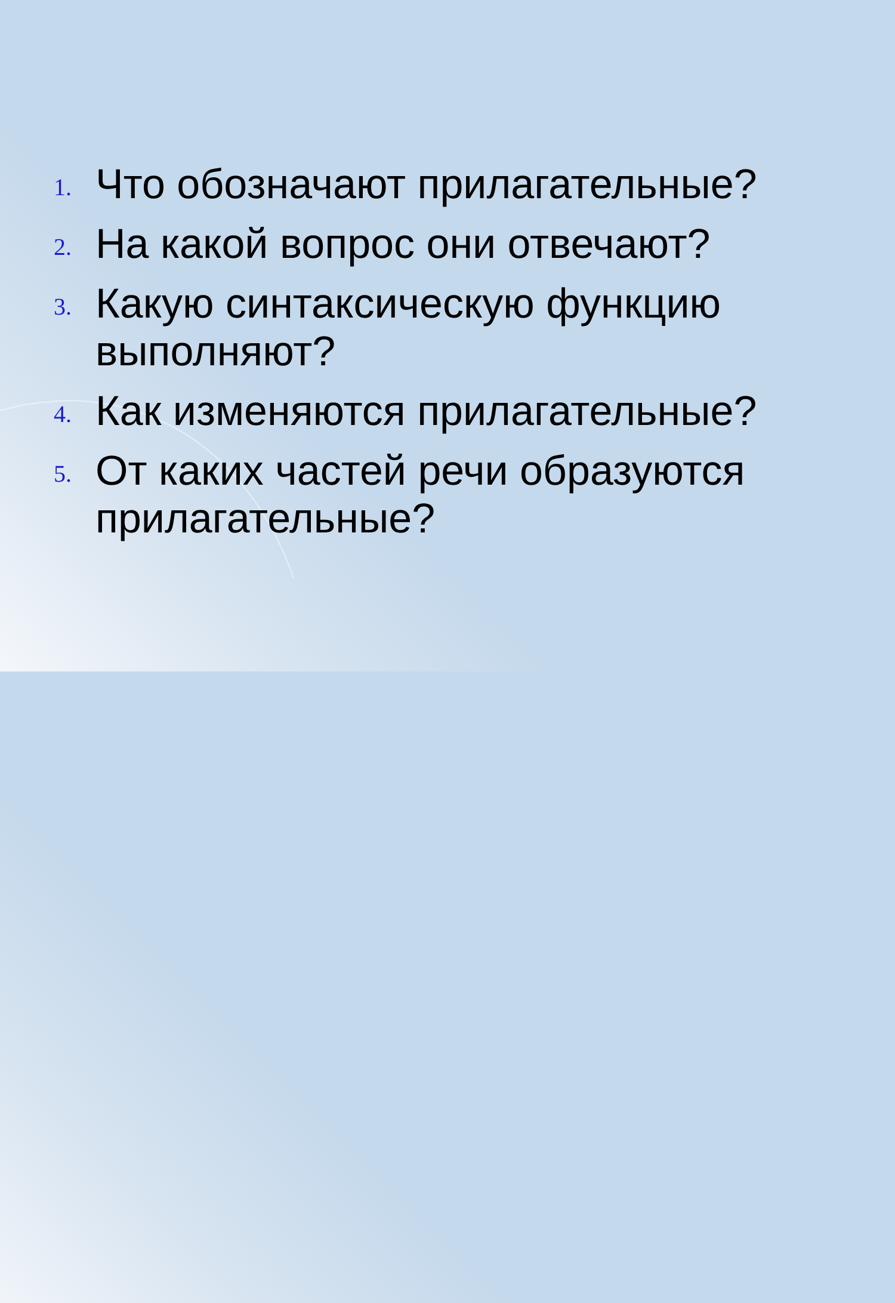1.
Что обозначают прилагательные?
2.
На какой вопрос они отвечают?
3.
Какую синтаксическую функцию выполняют?
4.
Как изменяются прилагательные?
5.
От каких частей речи образуются прилагательные?